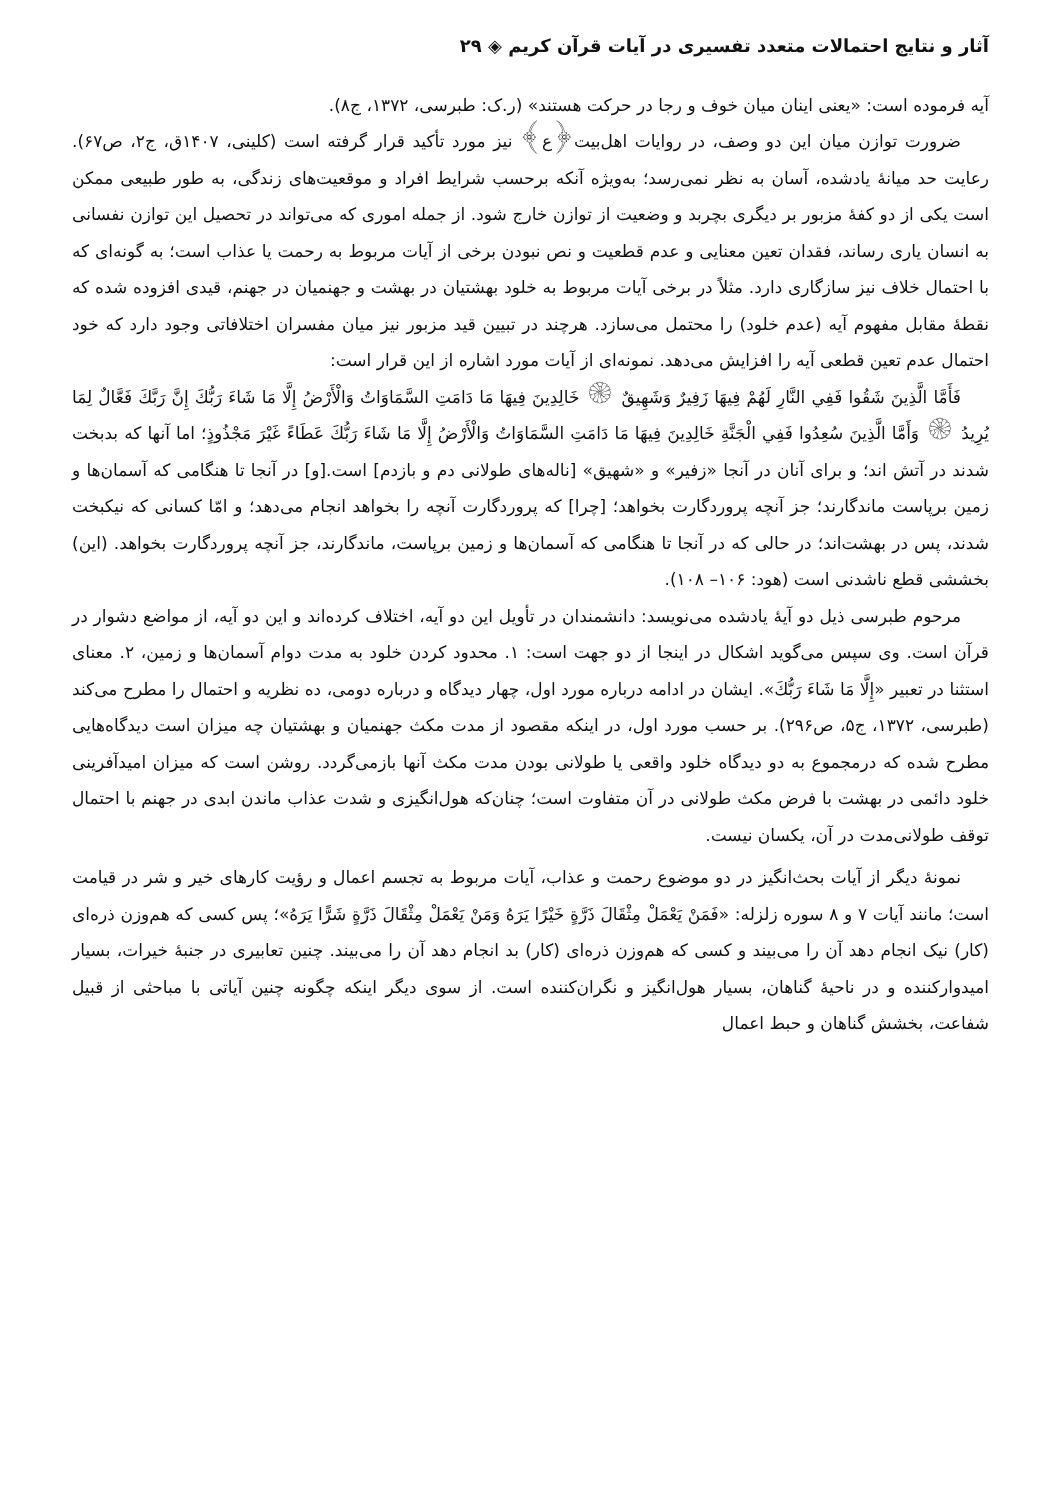آثار و نتایج احتمالات متعدد تفسیری در آیات قرآن کریم ◈ ۲۹
آیه فرموده است: «یعنی اینان میان خوف و رجا در حرکت هستند» (ر.ک: طبرسی، ۱۳۷۲، ج۸).
ضرورت توازن میان این دو وصف، در روایات اهل‌بیت﴿ع﴾ نیز مورد تأکید قرار گرفته است (کلینی، ۱۴۰۷ق، ج۲، ص۶۷). رعایت حد میانهٔ یادشده، آسان به نظر نمی‌رسد؛ به‌ویژه آنکه برحسب شرایط افراد و موقعیت‌های زندگی، به طور طبیعی ممکن است یکی از دو کفهٔ مزبور بر دیگری بچربد و وضعیت از توازن خارج شود. از جمله اموری که می‌تواند در تحصیل این توازن نفسانی به انسان یاری رساند، فقدان تعین معنایی و عدم قطعیت و نص نبودن برخی از آیات مربوط به رحمت یا عذاب است؛ به گونه‌ای که با احتمال خلاف نیز سازگاری دارد. مثلاً در برخی آیات مربوط به خلود بهشتیان در بهشت و جهنمیان در جهنم، قیدی افزوده شده که نقطهٔ مقابل مفهوم آیه (عدم خلود) را محتمل می‌سازد. هرچند در تبیین قید مزبور نیز میان مفسران اختلافاتی وجود دارد که خود احتمال عدم تعین قطعی آیه را افزایش می‌دهد. نمونه‌ای از آیات مورد اشاره از این قرار است:
فَأَمَّا الَّذِينَ شَقُوا فَفِي النَّارِ لَهُمْ فِيهَا زَفِيرٌ وَشَهِيقٌ ۞ خَالِدِينَ فِيهَا مَا دَامَتِ السَّمَاوَاتُ وَالْأَرْضُ إِلَّا مَا شَاءَ رَبُّكَ إِنَّ رَبَّكَ فَعَّالٌ لِمَا يُرِيدُ ۞ وَأَمَّا الَّذِينَ سُعِدُوا فَفِي الْجَنَّةِ خَالِدِينَ فِيهَا مَا دَامَتِ السَّمَاوَاتُ وَالْأَرْضُ إِلَّا مَا شَاءَ رَبُّكَ عَطَاءً غَيْرَ مَجْذُوذٍ؛ اما آنها که بدبخت شدند در آتش اند؛ و برای آنان در آنجا «زفیر» و «شهیق» [ناله‌های طولانی دم و بازدم] است.[و] در آنجا تا هنگامی که آسمان‌ها و زمین برپاست ماندگارند؛ جز آنچه پروردگارت بخواهد؛ [چرا] که پروردگارت آنچه را بخواهد انجام می‌دهد؛ و امّا کسانی که نیکبخت شدند، پس در بهشت‌اند؛ در حالی که در آنجا تا هنگامی که آسمان‌ها و زمین برپاست، ماندگارند، جز آنچه پروردگارت بخواهد. (این) بخششی قطع ناشدنی است (هود: ۱۰۶– ۱۰۸).
مرحوم طبرسی ذیل دو آیهٔ یادشده می‌نویسد: دانشمندان در تأویل این دو آیه، اختلاف کرده‌اند و این دو آیه، از مواضع دشوار در قرآن است. وی سپس می‌گوید اشکال در اینجا از دو جهت است: ۱. محدود کردن خلود به مدت دوام آسمان‌ها و زمین، ۲. معنای استثنا در تعبیر «إِلَّا مَا شَاءَ رَبُّكَ». ایشان در ادامه درباره مورد اول، چهار دیدگاه و درباره دومی، ده نظریه و احتمال را مطرح می‌کند (طبرسی، ۱۳۷۲، ج۵، ص۲۹۶). بر حسب مورد اول، در اینکه مقصود از مدت مکث جهنمیان و بهشتیان چه میزان است دیدگاه‌هایی مطرح شده که درمجموع به دو دیدگاه خلود واقعی یا طولانی بودن مدت مکث آنها بازمی‌گردد. روشن است که میزان امیدآفرینی خلود دائمی در بهشت با فرض مکث طولانی در آن متفاوت است؛ چنان‌که هول‌انگیزی و شدت عذاب ماندن ابدی در جهنم با احتمال توقف طولانی‌مدت در آن، یکسان نیست.
نمونهٔ دیگر از آیات بحث‌انگیز در دو موضوع رحمت و عذاب، آیات مربوط به تجسم اعمال و رؤیت کارهای خیر و شر در قیامت است؛ مانند آیات ۷ و ۸ سوره زلزله: «فَمَنْ يَعْمَلْ مِثْقَالَ ذَرَّةٍ خَيْرًا يَرَهُ وَمَنْ يَعْمَلْ مِثْقَالَ ذَرَّةٍ شَرًّا يَرَهُ»؛ پس کسی که هم‌وزن ذره‌ای (کار) نیک انجام دهد آن را می‌بیند و کسی که هم‌وزن ذره‌ای (کار) بد انجام دهد آن را می‌بیند. چنین تعابیری در جنبهٔ خیرات، بسیار امیدوارکننده و در ناحیهٔ گناهان، بسیار هول‌انگیز و نگران‌کننده است. از سوی دیگر اینکه چگونه چنین آیاتی با مباحثی از قبیل شفاعت، بخشش گناهان و حبط اعمال